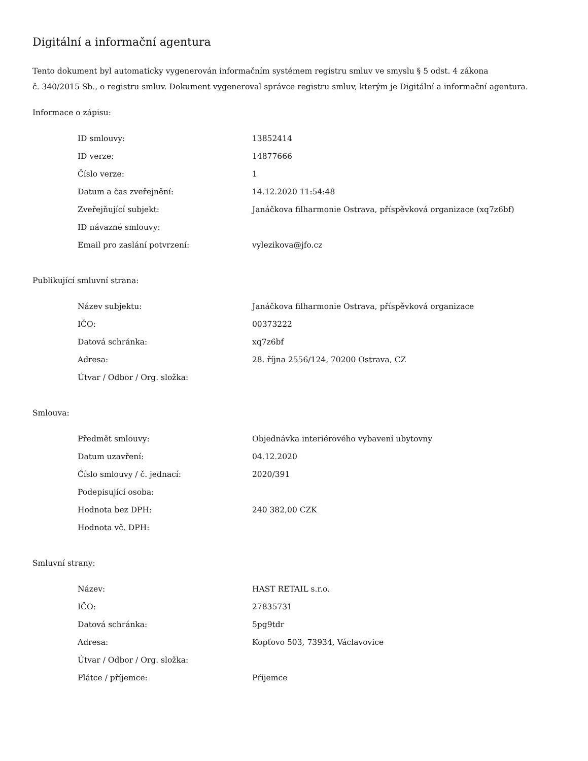Digitální a informační agentura
Tento dokument byl automaticky vygenerován informačním systémem registru smluv ve smyslu § 5 odst. 4 zákona
č. 340/2015 Sb., o registru smluv. Dokument vygeneroval správce registru smluv, kterým je Digitální a informační agentura.
Informace o zápisu:
| ID smlouvy: | 13852414 |
| ID verze: | 14877666 |
| Číslo verze: | 1 |
| Datum a čas zveřejnění: | 14.12.2020 11:54:48 |
| Zveřejňující subjekt: | Janáčkova filharmonie Ostrava, příspěvková organizace (xq7z6bf) |
| ID návazné smlouvy: | |
| Email pro zaslání potvrzení: | vylezikova@jfo.cz |
Publikující smluvní strana:
| Název subjektu: | Janáčkova filharmonie Ostrava, příspěvková organizace |
| IČO: | 00373222 |
| Datová schránka: | xq7z6bf |
| Adresa: | 28. října 2556/124, 70200 Ostrava, CZ |
| Útvar / Odbor / Org. složka: | |
Smlouva:
| Předmět smlouvy: | Objednávka interiérového vybavení ubytovny |
| Datum uzavření: | 04.12.2020 |
| Číslo smlouvy / č. jednací: | 2020/391 |
| Podepisující osoba: | |
| Hodnota bez DPH: | 240 382,00 CZK |
| Hodnota vč. DPH: | |
Smluvní strany:
| Název: | HAST RETAIL s.r.o. |
| IČO: | 27835731 |
| Datová schránka: | 5pg9tdr |
| Adresa: | Kopťovo 503, 73934, Václavovice |
| Útvar / Odbor / Org. složka: | |
| Plátce / příjemce: | Příjemce |